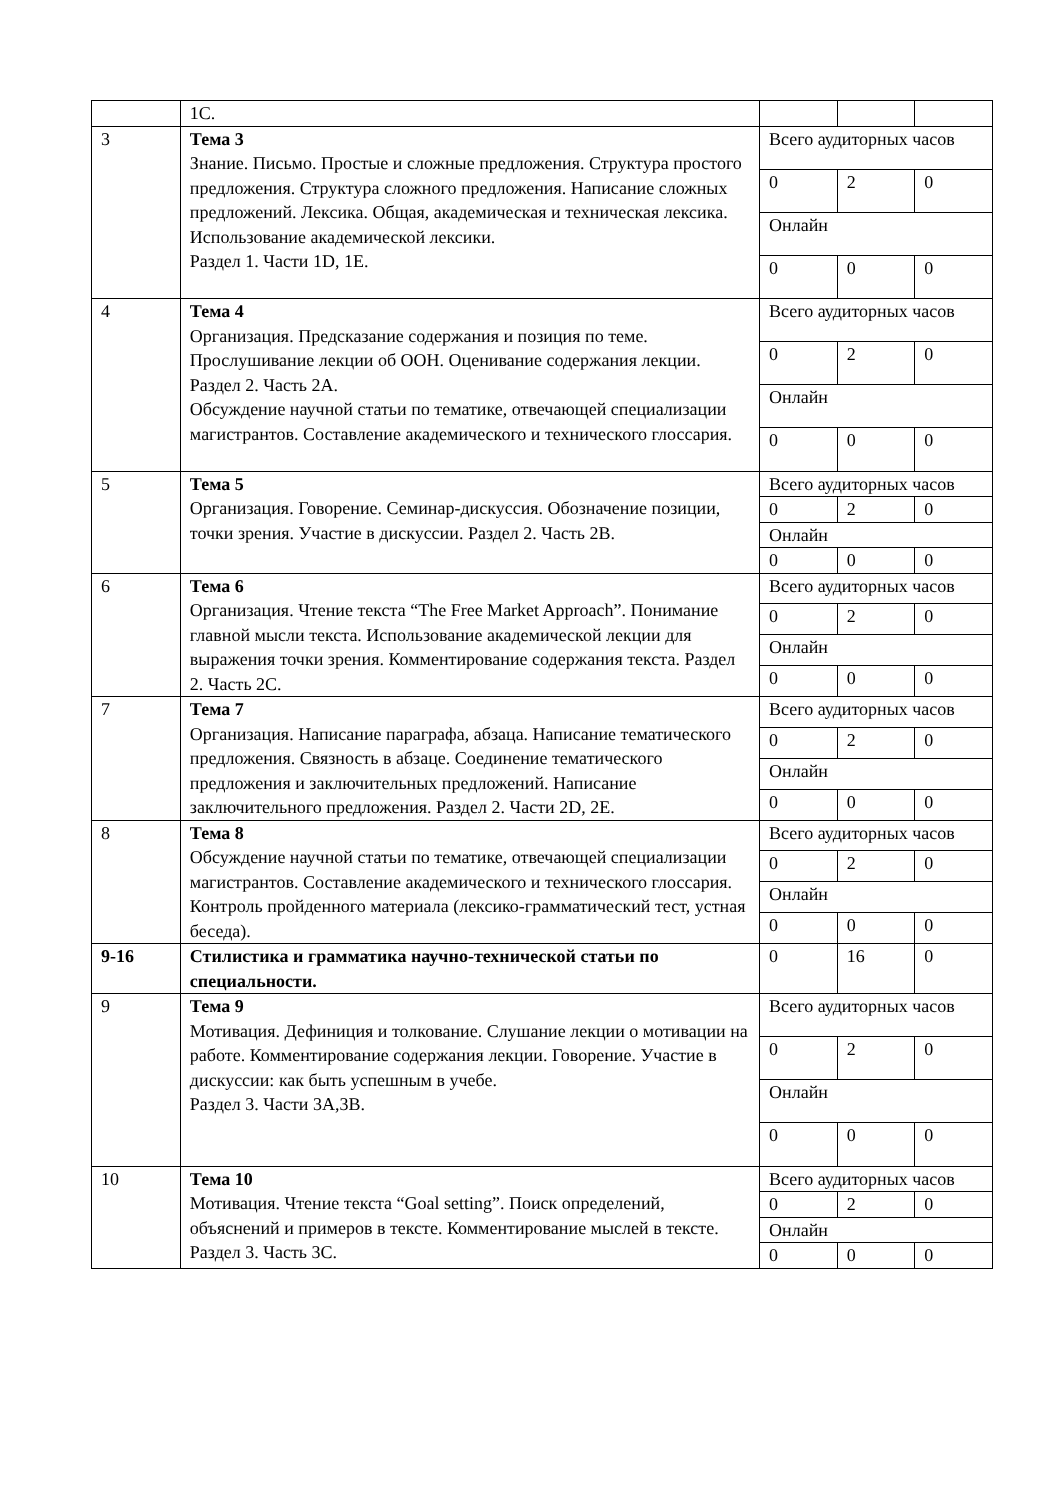| | 1С. | | | |
| 3 | Тема 3 Знание. Письмо. Простые и сложные предложения. Структура простого предложения. Структура сложного предложения. Написание сложных предложений. Лексика. Общая, академическая и техническая лексика. Использование академической лексики. Раздел 1. Части 1D, 1E. | Всего аудиторных часов | | |
| | | 0 | 2 | 0 |
| | | Онлайн | | |
| | | 0 | 0 | 0 |
| 4 | Тема 4 Организация. Предсказание содержания и позиция по теме. Прослушивание лекции об ООН. Оценивание содержания лекции. Раздел 2. Часть 2А. Обсуждение научной статьи по тематике, отвечающей специализации магистрантов. Составление академического и технического глоссария. | Всего аудиторных часов | | |
| | | 0 | 2 | 0 |
| | | Онлайн | | |
| | | 0 | 0 | 0 |
| 5 | Тема 5 Организация. Говорение. Семинар-дискуссия. Обозначение позиции, точки зрения. Участие в дискуссии. Раздел 2. Часть 2В. | Всего аудиторных часов | | |
| | | 0 | 2 | 0 |
| | | Онлайн | | |
| | | 0 | 0 | 0 |
| 6 | Тема 6 Организация. Чтение текста “The Free Market Approach”. Понимание главной мысли текста. Использование академической лекции для выражения точки зрения. Комментирование содержания текста. Раздел 2. Часть 2С. | Всего аудиторных часов | | |
| | | 0 | 2 | 0 |
| | | Онлайн | | |
| | | 0 | 0 | 0 |
| 7 | Тема 7 Организация. Написание параграфа, абзаца. Написание тематического предложения. Связность в абзаце. Соединение тематического предложения и заключительных предложений. Написание заключительного предложения. Раздел 2. Части 2D, 2E. | Всего аудиторных часов | | |
| | | 0 | 2 | 0 |
| | | Онлайн | | |
| | | 0 | 0 | 0 |
| 8 | Тема 8 Обсуждение научной статьи по тематике, отвечающей специализации магистрантов. Составление академического и технического глоссария. Контроль пройденного материала (лексико-грамматический тест, устная беседа). | Всего аудиторных часов | | |
| | | 0 | 2 | 0 |
| | | Онлайн | | |
| | | 0 | 0 | 0 |
| 9-16 | Стилистика и грамматика научно-технической статьи по специальности. | 0 | 16 | 0 |
| 9 | Тема 9 Мотивация. Дефиниция и толкование. Слушание лекции о мотивации на работе. Комментирование содержания лекции. Говорение. Участие в дискуссии: как быть успешным в учебе. Раздел 3. Части 3А,3В. | Всего аудиторных часов | | |
| | | 0 | 2 | 0 |
| | | Онлайн | | |
| | | 0 | 0 | 0 |
| 10 | Тема 10 Мотивация. Чтение текста “Goal setting”. Поиск определений, объяснений и примеров в тексте. Комментирование мыслей в тексте. Раздел 3. Часть 3С. | Всего аудиторных часов | | |
| | | 0 | 2 | 0 |
| | | Онлайн | | |
| | | 0 | 0 | 0 |